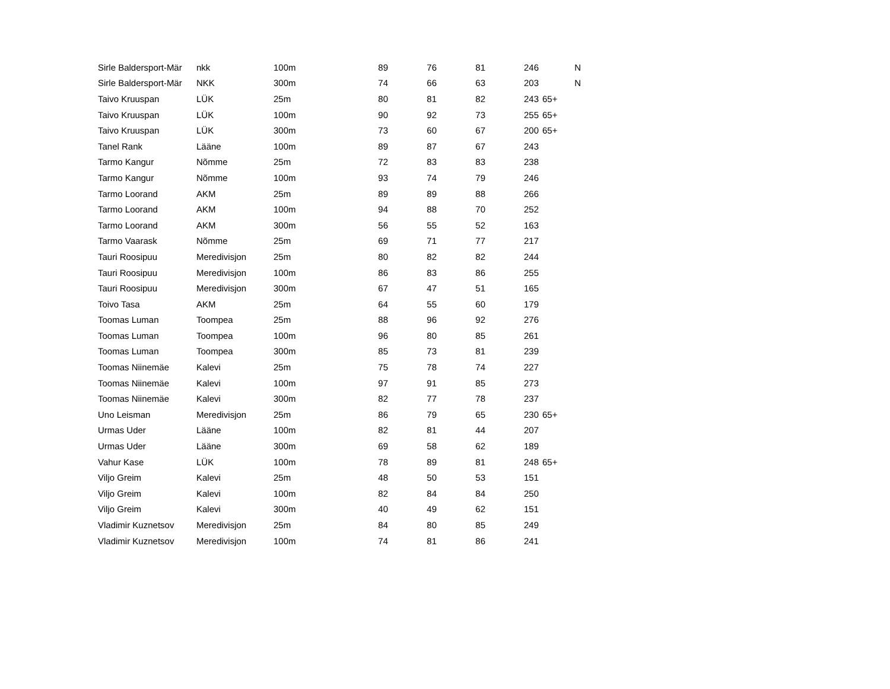| Sirle Baldersport-Mär | nkk | 100m | 89 | 76 | 81 | 246 | N |
| Sirle Baldersport-Mär | NKK | 300m | 74 | 66 | 63 | 203 | N |
| Taivo Kruuspan | LÜK | 25m | 80 | 81 | 82 | 243 | 65+ |
| Taivo Kruuspan | LÜK | 100m | 90 | 92 | 73 | 255 | 65+ |
| Taivo Kruuspan | LÜK | 300m | 73 | 60 | 67 | 200 | 65+ |
| Tanel Rank | Lääne | 100m | 89 | 87 | 67 | 243 | |
| Tarmo Kangur | Nõmme | 25m | 72 | 83 | 83 | 238 | |
| Tarmo Kangur | Nõmme | 100m | 93 | 74 | 79 | 246 | |
| Tarmo Loorand | AKM | 25m | 89 | 89 | 88 | 266 | |
| Tarmo Loorand | AKM | 100m | 94 | 88 | 70 | 252 | |
| Tarmo Loorand | AKM | 300m | 56 | 55 | 52 | 163 | |
| Tarmo Vaarask | Nõmme | 25m | 69 | 71 | 77 | 217 | |
| Tauri Roosipuu | Meredivisjon | 25m | 80 | 82 | 82 | 244 | |
| Tauri Roosipuu | Meredivisjon | 100m | 86 | 83 | 86 | 255 | |
| Tauri Roosipuu | Meredivisjon | 300m | 67 | 47 | 51 | 165 | |
| Toivo Tasa | AKM | 25m | 64 | 55 | 60 | 179 | |
| Toomas Luman | Toompea | 25m | 88 | 96 | 92 | 276 | |
| Toomas Luman | Toompea | 100m | 96 | 80 | 85 | 261 | |
| Toomas Luman | Toompea | 300m | 85 | 73 | 81 | 239 | |
| Toomas Niinemäe | Kalevi | 25m | 75 | 78 | 74 | 227 | |
| Toomas Niinemäe | Kalevi | 100m | 97 | 91 | 85 | 273 | |
| Toomas Niinemäe | Kalevi | 300m | 82 | 77 | 78 | 237 | |
| Uno Leisman | Meredivisjon | 25m | 86 | 79 | 65 | 230 | 65+ |
| Urmas Uder | Lääne | 100m | 82 | 81 | 44 | 207 | |
| Urmas Uder | Lääne | 300m | 69 | 58 | 62 | 189 | |
| Vahur Kase | LÜK | 100m | 78 | 89 | 81 | 248 | 65+ |
| Viljo Greim | Kalevi | 25m | 48 | 50 | 53 | 151 | |
| Viljo Greim | Kalevi | 100m | 82 | 84 | 84 | 250 | |
| Viljo Greim | Kalevi | 300m | 40 | 49 | 62 | 151 | |
| Vladimir Kuznetsov | Meredivisjon | 25m | 84 | 80 | 85 | 249 | |
| Vladimir Kuznetsov | Meredivisjon | 100m | 74 | 81 | 86 | 241 | |